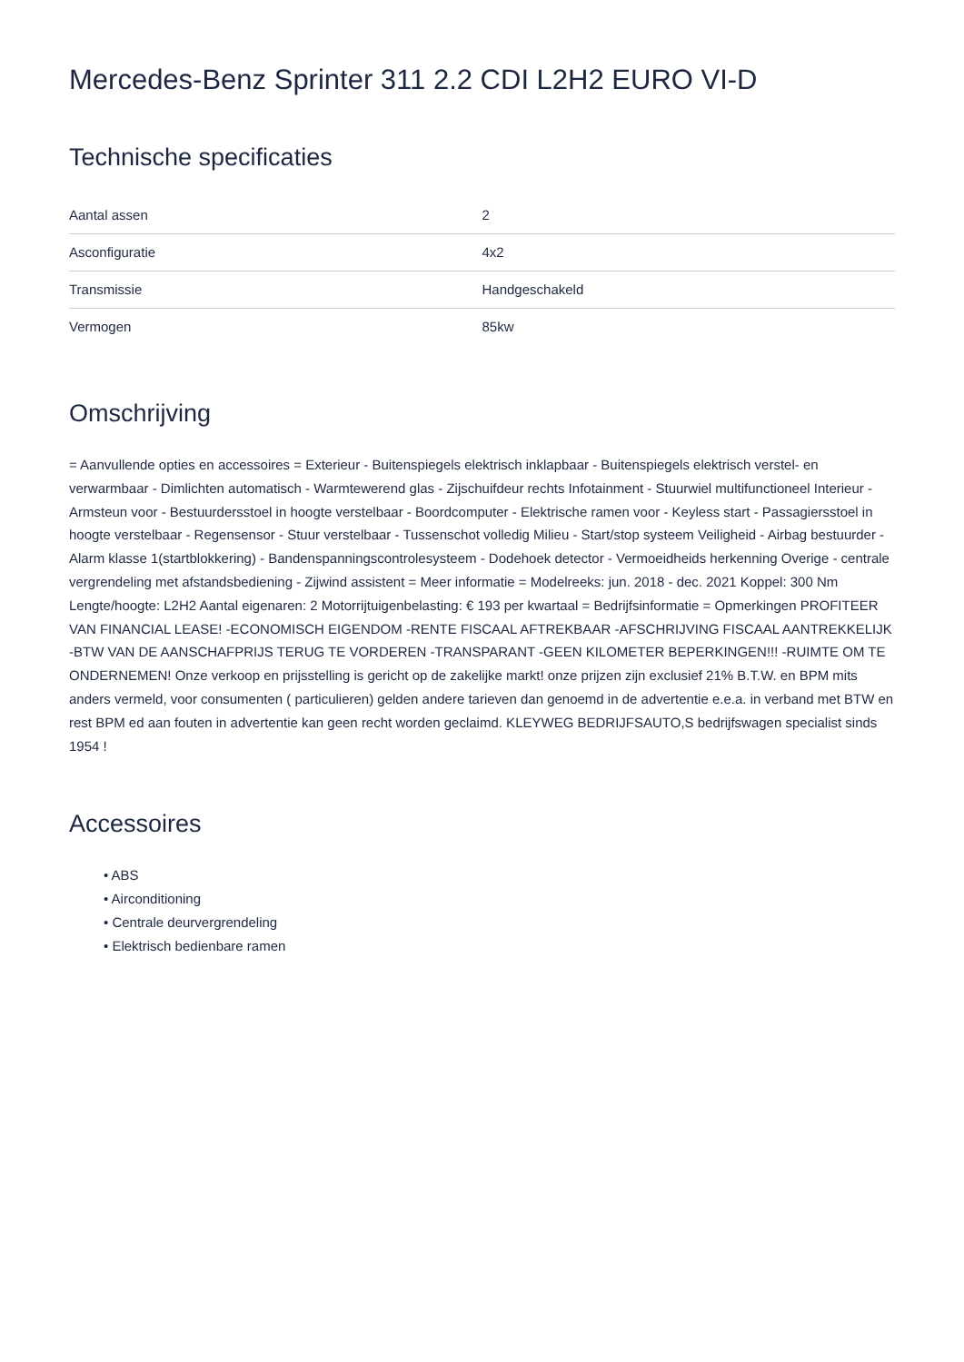Mercedes-Benz Sprinter 311 2.2 CDI L2H2 EURO VI-D
Technische specificaties
| Aantal assen | 2 |
| Asconfiguratie | 4x2 |
| Transmissie | Handgeschakeld |
| Vermogen | 85kw |
Omschrijving
= Aanvullende opties en accessoires = Exterieur - Buitenspiegels elektrisch inklapbaar - Buitenspiegels elektrisch verstel- en verwarmbaar - Dimlichten automatisch - Warmtewerend glas - Zijschuifdeur rechts Infotainment - Stuurwiel multifunctioneel Interieur - Armsteun voor - Bestuurdersstoel in hoogte verstelbaar - Boordcomputer - Elektrische ramen voor - Keyless start - Passagiersstoel in hoogte verstelbaar - Regensensor - Stuur verstelbaar - Tussenschot volledig Milieu - Start/stop systeem Veiligheid - Airbag bestuurder - Alarm klasse 1(startblokkering) - Bandenspanningscontrolesysteem - Dodehoek detector - Vermoeidheids herkenning Overige - centrale vergrendeling met afstandsbediening - Zijwind assistent = Meer informatie = Modelreeks: jun. 2018 - dec. 2021 Koppel: 300 Nm Lengte/hoogte: L2H2 Aantal eigenaren: 2 Motorrijtuigenbelasting: € 193 per kwartaal = Bedrijfsinformatie = Opmerkingen PROFITEER VAN FINANCIAL LEASE! -ECONOMISCH EIGENDOM -RENTE FISCAAL AFTREKBAAR -AFSCHRIJVING FISCAAL AANTREKKELIJK -BTW VAN DE AANSCHAFPRIJS TERUG TE VORDEREN -TRANSPARANT -GEEN KILOMETER BEPERKINGEN!!! -RUIMTE OM TE ONDERNEMEN! Onze verkoop en prijsstelling is gericht op de zakelijke markt! onze prijzen zijn exclusief 21% B.T.W. en BPM mits anders vermeld, voor consumenten ( particulieren) gelden andere tarieven dan genoemd in de advertentie e.e.a. in verband met BTW en rest BPM ed aan fouten in advertentie kan geen recht worden geclaimd. KLEYWEG BEDRIJFSAUTO,S bedrijfswagen specialist sinds 1954 !
Accessoires
• ABS
• Airconditioning
• Centrale deurvergrendeling
• Elektrisch bedienbare ramen